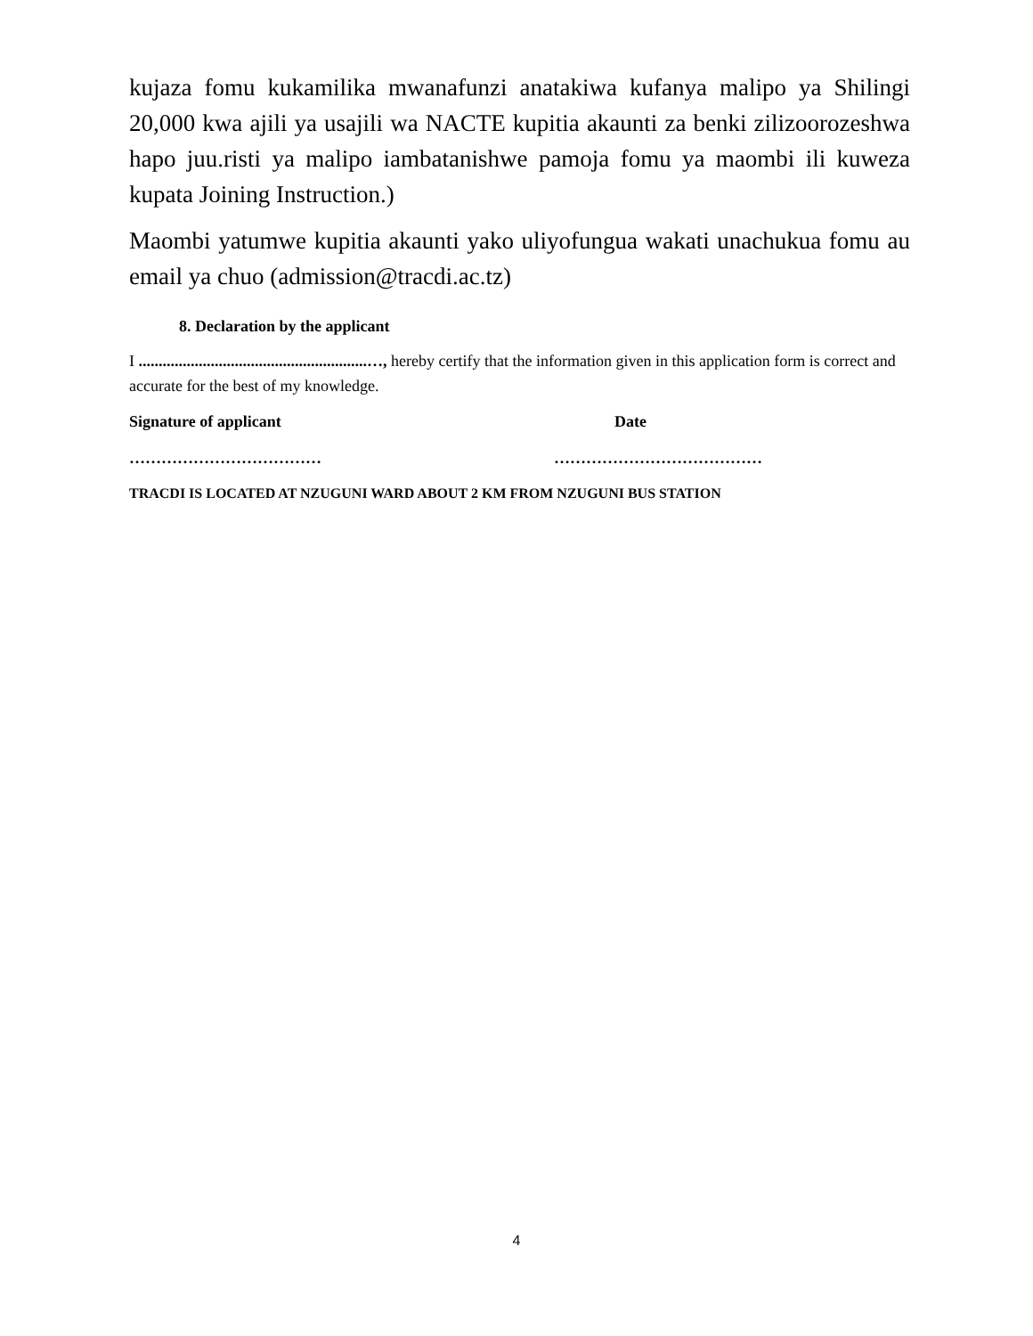kujaza fomu kukamilika mwanafunzi anatakiwa kufanya malipo ya Shilingi 20,000 kwa ajili ya usajili wa NACTE kupitia akaunti za benki zilizoorozeshwa hapo juu.risti ya malipo iambatanishwe pamoja fomu ya maombi ili kuweza kupata Joining Instruction.)
Maombi yatumwe kupitia akaunti yako uliyofungua wakati unachukua fomu au email ya chuo (admission@tracdi.ac.tz)
8. Declaration by the applicant
I .........................................................…, hereby certify that the information given in this application form is correct and accurate for the best of my knowledge.
Signature of applicant Date
……………………………… …………………………………
TRACDI IS LOCATED AT NZUGUNI WARD ABOUT 2 KM FROM NZUGUNI BUS STATION
4